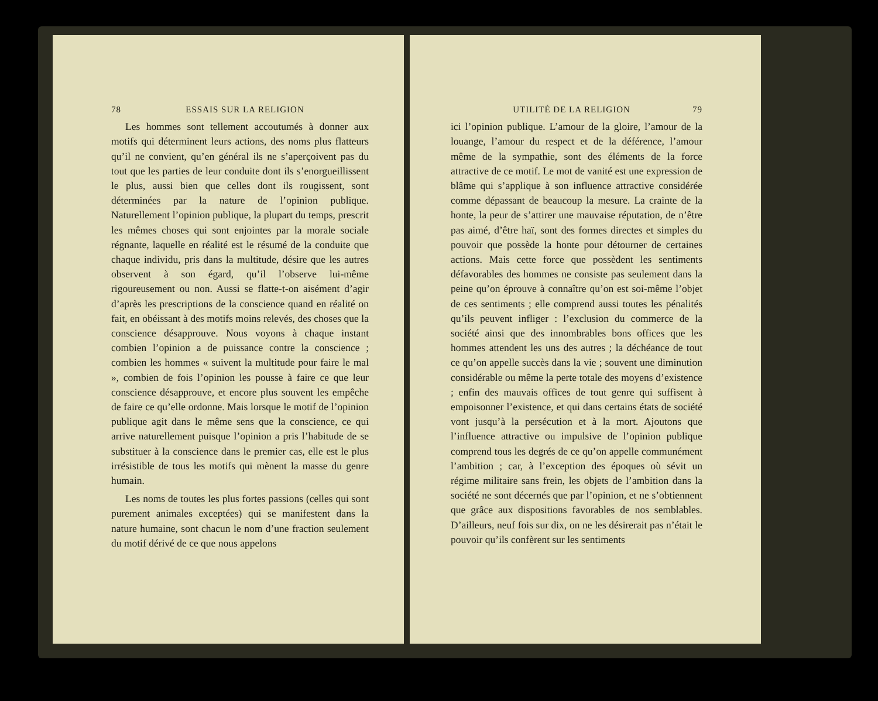78 ESSAIS SUR LA RELIGION
Les hommes sont tellement accoutumés à donner aux motifs qui déterminent leurs actions, des noms plus flatteurs qu’il ne convient, qu’en général ils ne s’aperçoivent pas du tout que les parties de leur conduite dont ils s’enorgueillissent le plus, aussi bien que celles dont ils rougissent, sont déterminées par la nature de l’opinion publique. Naturellement l’opinion publique, la plupart du temps, prescrit les mêmes choses qui sont enjointes par la morale sociale régnante, laquelle en réalité est le résumé de la conduite que chaque individu, pris dans la multitude, désire que les autres observent à son égard, qu’il l’observe lui-même rigoureusement ou non. Aussi se flatte-t-on aisément d’agir d’après les prescriptions de la conscience quand en réalité on fait, en obéissant à des motifs moins relevés, des choses que la conscience désapprouve. Nous voyons à chaque instant combien l’opinion a de puissance contre la conscience ; combien les hommes « suivent la multitude pour faire le mal », combien de fois l’opinion les pousse à faire ce que leur conscience désapprouve, et encore plus souvent les empêche de faire ce qu’elle ordonne. Mais lorsque le motif de l’opinion publique agit dans le même sens que la conscience, ce qui arrive naturellement puisque l’opinion a pris l’habitude de se substituer à la conscience dans le premier cas, elle est le plus irrésistible de tous les motifs qui mènent la masse du genre humain.
Les noms de toutes les plus fortes passions (celles qui sont purement animales exceptées) qui se manifestent dans la nature humaine, sont chacun le nom d’une fraction seulement du motif dérivé de ce que nous appelons
UTILITÉ DE LA RELIGION 79
ici l’opinion publique. L’amour de la gloire, l’amour de la louange, l’amour du respect et de la déférence, l’amour même de la sympathie, sont des éléments de la force attractive de ce motif. Le mot de vanité est une expression de blâme qui s’applique à son influence attractive considérée comme dépassant de beaucoup la mesure. La crainte de la honte, la peur de s’attirer une mauvaise réputation, de n’être pas aimé, d’être haï, sont des formes directes et simples du pouvoir que possède la honte pour détourner de certaines actions. Mais cette force que possèdent les sentiments défavorables des hommes ne consiste pas seulement dans la peine qu’on éprouve à connaître qu’on est soi-même l’objet de ces sentiments ; elle comprend aussi toutes les pénalités qu’ils peuvent infliger : l’exclusion du commerce de la société ainsi que des innombrables bons offices que les hommes attendent les uns des autres ; la déchéance de tout ce qu’on appelle succès dans la vie ; souvent une diminution considérable ou même la perte totale des moyens d’existence ; enfin des mauvais offices de tout genre qui suffisent à empoisonner l’existence, et qui dans certains états de société vont jusqu’à la persécution et à la mort. Ajoutons que l’influence attractive ou impulsive de l’opinion publique comprend tous les degrés de ce qu’on appelle communément l’ambition ; car, à l’exception des époques où sévit un régime militaire sans frein, les objets de l’ambition dans la société ne sont décernés que par l’opinion, et ne s’obtiennent que grâce aux dispositions favorables de nos semblables. D’ailleurs, neuf fois sur dix, on ne les désirerait pas n’était le pouvoir qu’ils confèrent sur les sentiments